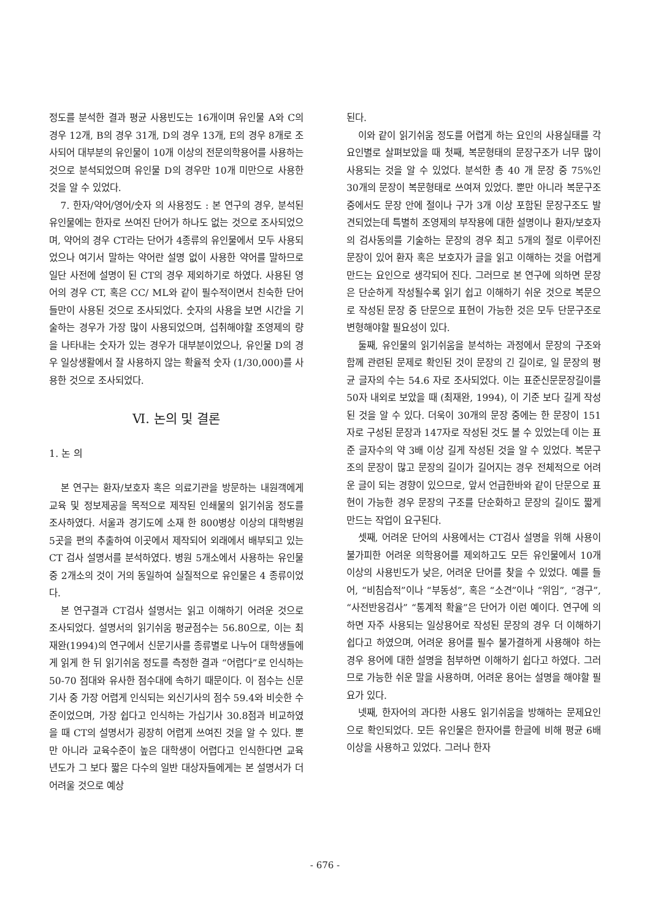정도를 분석한 결과 평균 사용빈도는 16개이며 유인물 A와 C의 경우 12개, B의 경우 31개, D의 경우 13개, E의 경우 8개로 조사되어 대부분의 유인물이 10개 이상의 전문의학용어를 사용하는 것으로 분석되었으며 유인물 D의 경우만 10개 미만으로 사용한 것을 알 수 있었다.
7. 한자/약어/영어/숫자 의 사용정도 : 본 연구의 경우, 분석된 유인물에는 한자로 쓰여진 단어가 하나도 없는 것으로 조사되었으며, 약어의 경우 CT라는 단어가 4종류의 유인물에서 모두 사용되었으나 여기서 말하는 약어란 설명 없이 사용한 약어를 말하므로 일단 사전에 설명이 된 CT의 경우 제외하기로 하였다. 사용된 영어의 경우 CT, 혹은 CC/ ML와 같이 필수적이면서 친숙한 단어들만이 사용된 것으로 조사되었다. 숫자의 사용을 보면 시간을 기술하는 경우가 가장 많이 사용되었으며, 섭취해야할 조영제의 량을 나타내는 숫자가 있는 경우가 대부분이었으나, 유인물 D의 경우 일상생활에서 잘 사용하지 않는 확율적 숫자 (1/30,000)를 사용한 것으로 조사되었다.
Ⅵ. 논의 및 결론
1. 논 의
본 연구는 환자/보호자 혹은 의료기관을 방문하는 내원객에게 교육 및 정보제공을 목적으로 제작된 인쇄물의 읽기쉬움 정도를 조사하였다. 서울과 경기도에 소재 한 800병상 이상의 대학병원 5곳을 편의 추출하여 이곳에서 제작되어 외래에서 배부되고 있는 CT 검사 설명서를 분석하였다. 병원 5개소에서 사용하는 유인물 중 2개소의 것이 거의 동일하여 실질적으로 유인물은 4 종류이었다.
본 연구결과 CT검사 설명서는 읽고 이해하기 어려운 것으로 조사되었다. 설명서의 읽기쉬움 평균점수는 56.80으로, 이는 최재완(1994)의 연구에서 신문기사를 종류별로 나누어 대학생들에게 읽게 한 뒤 읽기쉬움 정도를 측정한 결과 “어렵다”로 인식하는 50-70 점대와 유사한 점수대에 속하기 때문이다. 이 점수는 신문 기사 중 가장 어렵게 인식되는 외신기사의 점수 59.4와 비슷한 수준이었으며, 가장 쉽다고 인식하는 가십기사 30.8점과 비교하였을 때 CT의 설명서가 굉장히 어렵게 쓰여진 것을 알 수 있다. 뿐만 아니라 교육수준이 높은 대학생이 어렵다고 인식한다면 교육 년도가 그 보다 짧은 다수의 일반 대상자들에게는 본 설명서가 더 어려울 것으로 예상
된다.
이와 같이 읽기쉬움 정도를 어렵게 하는 요인의 사용실태를 각 요인별로 살펴보았을 때 첫째, 복문형태의 문장구조가 너무 많이 사용되는 것을 알 수 있었다. 분석한 총 40 개 문장 중 75%인 30개의 문장이 복문형태로 쓰여져 있었다. 뿐만 아니라 복문구조 중에서도 문장 안에 절이나 구가 3개 이상 포함된 문장구조도 발견되었는데 특별히 조영제의 부작용에 대한 설명이나 환자/보호자의 검사동의를 기술하는 문장의 경우 최고 5개의 절로 이루어진 문장이 있어 환자 혹은 보호자가 글을 읽고 이해하는 것을 어렵게 만드는 요인으로 생각되어 진다. 그러므로 본 연구에 의하면 문장은 단순하게 작성될수록 읽기 쉽고 이해하기 쉬운 것으로 복문으로 작성된 문장 중 단문으로 표현이 가능한 것은 모두 단문구조로 변형해야할 필요성이 있다.
둘째, 유인물의 읽기쉬움을 분석하는 과정에서 문장의 구조와 함께 관련된 문제로 확인된 것이 문장의 긴 길이로, 일 문장의 평균 글자의 수는 54.6 자로 조사되었다. 이는 표준신문문장길이를 50자 내외로 보았을 때 (최재완, 1994), 이 기준 보다 길게 작성된 것을 알 수 있다. 더욱이 30개의 문장 중에는 한 문장이 151자로 구성된 문장과 147자로 작성된 것도 볼 수 있었는데 이는 표준 글자수의 약 3배 이상 길게 작성된 것을 알 수 있었다. 복문구조의 문장이 많고 문장의 길이가 길어지는 경우 전체적으로 어려운 글이 되는 경향이 있으므로, 앞서 언급한바와 같이 단문으로 표현이 가능한 경우 문장의 구조를 단순화하고 문장의 길이도 짧게 만드는 작업이 요구된다.
셋째, 어려운 단어의 사용에서는 CT검사 설명을 위해 사용이 불가피한 어려운 의학용어를 제외하고도 모든 유인물에서 10개 이상의 사용빈도가 낮은, 어려운 단어를 찾을 수 있었다. 예를 들어, “비침습적”이나 “부동성”, 혹은 “소견”이나 “위임”, “경구”, “사전반응검사” “통계적 확율”은 단어가 이런 예이다. 연구에 의하면 자주 사용되는 일상용어로 작성된 문장의 경우 더 이해하기 쉽다고 하였으며, 어려운 용어를 필수 불가결하게 사용해야 하는 경우 용어에 대한 설명을 첨부하면 이해하기 쉽다고 하였다. 그러므로 가능한 쉬운 말을 사용하며, 어려운 용어는 설명을 해야할 필요가 있다.
넷째, 한자어의 과다한 사용도 읽기쉬움을 방해하는 문제요인으로 확인되었다. 모든 유인물은 한자어를 한글에 비해 평균 6배 이상을 사용하고 있었다. 그러나 한자
- 676 -